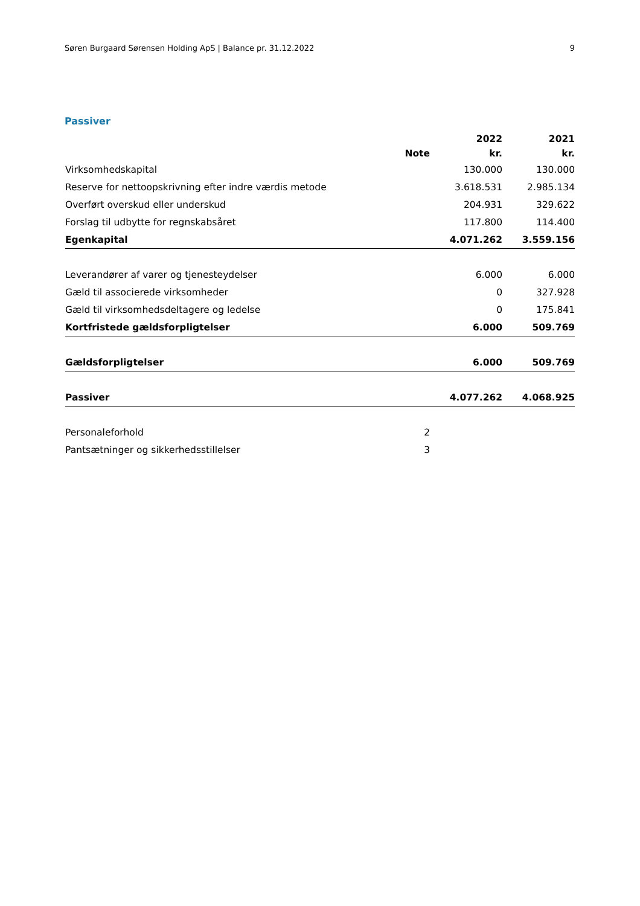Søren Burgaard Sørensen Holding ApS | Balance pr. 31.12.2022 9
Passiver
| | | 2022 | 2021 |
| --- | --- | --- | --- |
| | Note | kr. | kr. |
| Virksomhedskapital | | 130.000 | 130.000 |
| Reserve for nettoopskrivning efter indre værdis metode | | 3.618.531 | 2.985.134 |
| Overført overskud eller underskud | | 204.931 | 329.622 |
| Forslag til udbytte for regnskabsåret | | 117.800 | 114.400 |
| Egenkapital | | 4.071.262 | 3.559.156 |
| Leverandører af varer og tjenesteydelser | | 6.000 | 6.000 |
| Gæld til associerede virksomheder | | 0 | 327.928 |
| Gæld til virksomhedsdeltagere og ledelse | | 0 | 175.841 |
| Kortfristede gældsforpligtelser | | 6.000 | 509.769 |
| Gældsforpligtelser | | 6.000 | 509.769 |
| Passiver | | 4.077.262 | 4.068.925 |
| Personaleforhold | 2 | | |
| Pantsætninger og sikkerhedsstillelser | 3 | | |